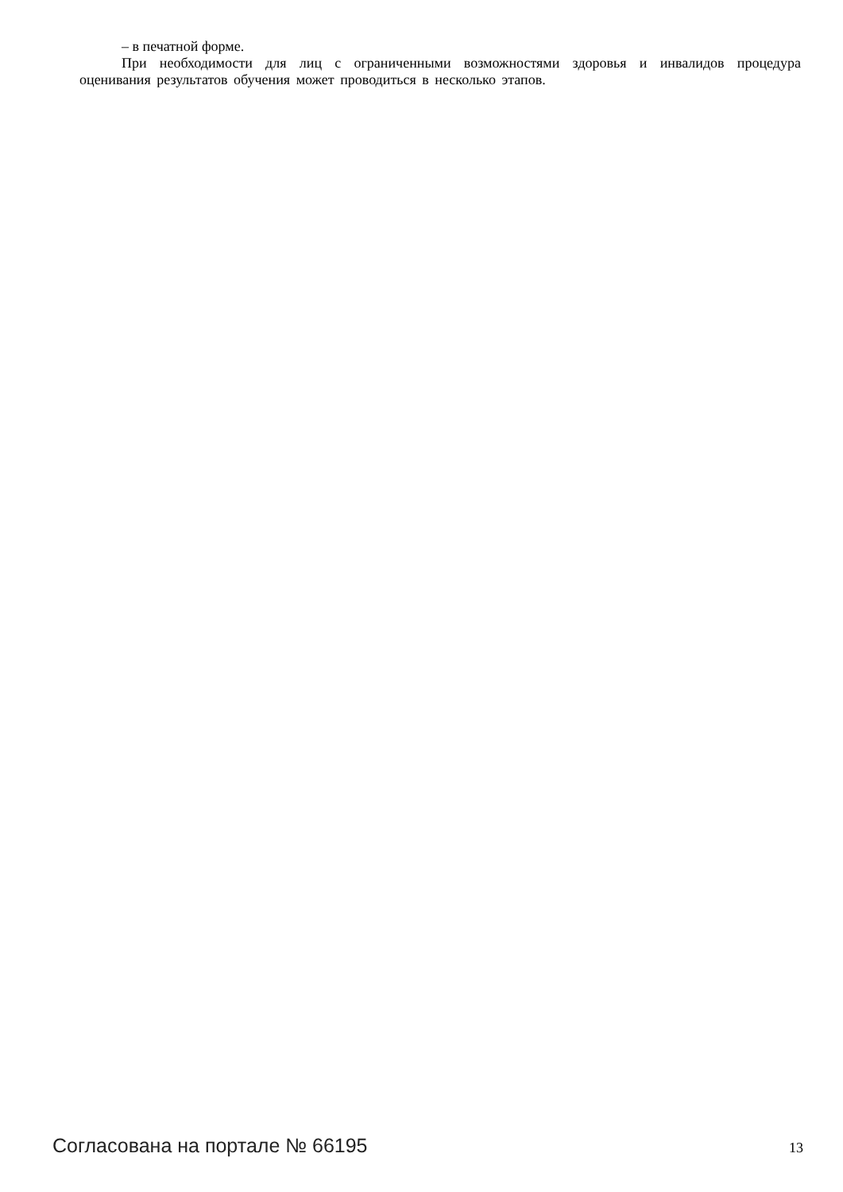– в печатной форме.
При необходимости для лиц с ограниченными возможностями здоровья и инвалидов процедура оценивания результатов обучения может проводиться в несколько этапов.
Согласована на портале № 66195 13